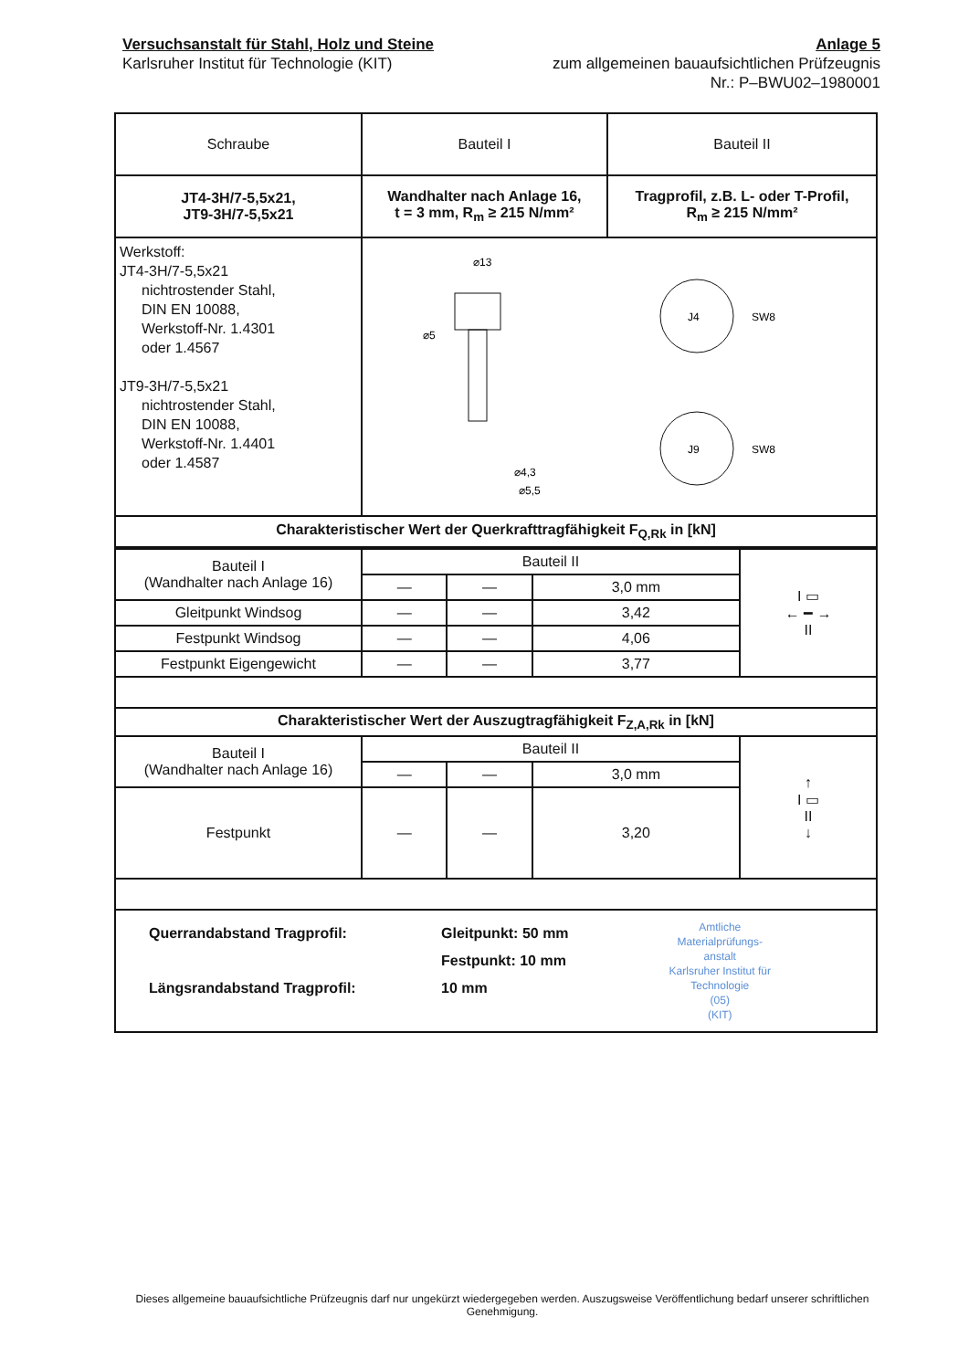Versuchsanstalt für Stahl, Holz und Steine
Karlsruher Institut für Technologie (KIT)
Anlage 5
zum allgemeinen bauaufsichtlichen Prüfzeugnis
Nr.: P–BWU02–1980001
| Schraube | Bauteil I | Bauteil II |
| --- | --- | --- |
| JT4-3H/7-5,5x21, JT9-3H/7-5,5x21 | Wandhalter nach Anlage 16, t = 3 mm, R<sub>m</sub> ≥ 215 N/mm² | Tragprofil, z.B. L- oder T-Profil, R<sub>m</sub> ≥ 215 N/mm² |
| Werkstoff: JT4-3H/7-5,5x21 nichtrostender Stahl, DIN EN 10088, Werkstoff-Nr. 1.4301 oder 1.4567 JT9-3H/7-5,5x21 nichtrostender Stahl, DIN EN 10088, Werkstoff-Nr. 1.4401 oder 1.4587 | ⌀13 ⌀5 ⌀4,3 ⌀5,5 J4 SW8 J9 SW8 | |
| Charakteristischer Wert der Querkrafttragfähigkeit F<sub>Q,Rk</sub> in [kN] | | |
| Bauteil I (Wandhalter nach Anlage 16) | Bauteil II | | | I ▭ ← ━ → II |
| | — | — | 3,0 mm | |
| Gleitpunkt Windsog | — | — | 3,42 | |
| Festpunkt Windsog | — | — | 4,06 | |
| Festpunkt Eigengewicht | — | — | 3,77 | |
| Charakteristischer Wert der Auszugtragfähigkeit F<sub>Z,A,Rk</sub> in [kN] | | | | |
| Bauteil I (Wandhalter nach Anlage 16) | Bauteil II | | | ↑ I ▭ II ↓ |
| | — | — | 3,0 mm | |
| Festpunkt | — | — | 3,20 | |
| Querrandabstand Tragprofil: Längsrandabstand Tragprofil: Gleitpunkt: 50 mm Festpunkt: 10 mm 10 mm Amtliche Materialprüfungs- anstalt Karlsruher Institut für Technologie (05) (KIT) | | | | |
Dieses allgemeine bauaufsichtliche Prüfzeugnis darf nur ungekürzt wiedergegeben werden. Auszugsweise Veröffentlichung bedarf unserer schriftlichen Genehmigung.